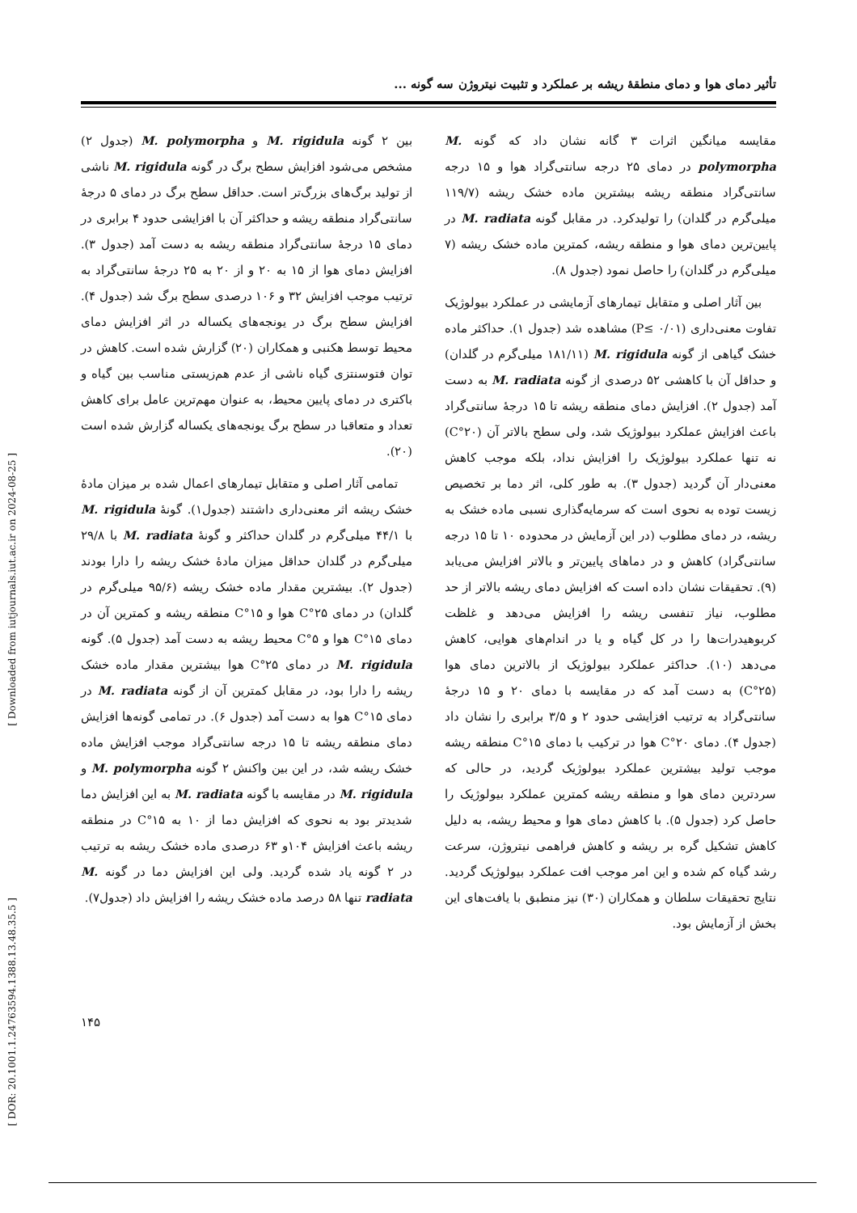تأثیر دمای هوا و دمای منطقهٔ ریشه بر عملکرد و تثبیت نیتروژن سه گونه ...
بین ۲ گونه M. rigidula و M. polymorpha (جدول ۲) مشخص می‌شود افزایش سطح برگ در گونه M. rigidula ناشی از تولید برگ‌های بزرگ‌تر است. حداقل سطح برگ در دمای ۵ درجهٔ سانتی‌گراد منطقه ریشه و حداکثر آن با افزایشی حدود ۴ برابری در دمای ۱۵ درجهٔ سانتی‌گراد منطقه ریشه به دست آمد (جدول ۳). افزایش دمای هوا از ۱۵ به ۲۰ و از ۲۰ به ۲۵ درجهٔ سانتی‌گراد به ترتیب موجب افزایش ۳۲ و ۱۰۶ درصدی سطح برگ شد (جدول ۴). افزایش سطح برگ در یونجه‌های یکساله در اثر افزایش دمای محیط توسط هکنبی و همکاران (۲۰) گزارش شده است. کاهش در توان فتوسنتزی گیاه ناشی از عدم هم‌زیستی مناسب بین گیاه و باکتری در دمای پایین محیط، به عنوان مهم‌ترین عامل برای کاهش تعداد و متعاقبا در سطح برگ یونجه‌های یکساله گزارش شده است (۲۰).
تمامی آثار اصلی و متقابل تیمارهای اعمال شده بر میزان مادهٔ خشک ریشه اثر معنی‌داری داشتند (جدول۱). گونهٔ M. rigidula با ۴۴/۱ میلی‌گرم در گلدان حداکثر و گونهٔ M. radiata با ۲۹/۸ میلی‌گرم در گلدان حداقل میزان مادهٔ خشک ریشه را دارا بودند (جدول ۲). بیشترین مقدار ماده خشک ریشه (۹۵/۶ میلی‌گرم در گلدان) در دمای ۲۵°C هوا و ۱۵°C منطقه ریشه و کمترین آن در دمای ۱۵°C هوا و ۵°C محیط ریشه به دست آمد (جدول ۵). گونه M. rigidula در دمای ۲۵°C هوا بیشترین مقدار ماده خشک ریشه را دارا بود، در مقابل کمترین آن از گونه M. radiata در دمای ۱۵°C هوا به دست آمد (جدول ۶). در تمامی گونه‌ها افزایش دمای منطقه ریشه تا ۱۵ درجه سانتی‌گراد موجب افزایش ماده خشک ریشه شد، در این بین واکنش ۲ گونه M. polymorpha و M. rigidula در مقایسه با گونه M. radiata به این افزایش دما شدیدتر بود به نحوی که افزایش دما از ۱۰ به ۱۵°C در منطقه ریشه باعث افزایش ۱۰۴و ۶۳ درصدی ماده خشک ریشه به ترتیب در ۲ گونه یاد شده گردید. ولی این افزایش دما در گونه M. radiata تنها ۵۸ درصد ماده خشک ریشه را افزایش داد (جدول۷).
مقایسه میانگین اثرات ۳ گانه نشان داد که گونه M. polymorpha در دمای ۲۵ درجه سانتی‌گراد هوا و ۱۵ درجه سانتی‌گراد منطقه ریشه بیشترین ماده خشک ریشه (۱۱۹/۷ میلی‌گرم در گلدان) را تولیدکرد. در مقابل گونه M. radiata در پایین‌ترین دمای هوا و منطقه ریشه، کمترین ماده خشک ریشه (۷ میلی‌گرم در گلدان) را حاصل نمود (جدول ۸).
بین آثار اصلی و متقابل تیمارهای آزمایشی در عملکرد بیولوژیک تفاوت معنی‌داری (P≤ ۰/۰۱) مشاهده شد (جدول ۱). حداکثر ماده خشک گیاهی از گونه M. rigidula (۱۸۱/۱۱ میلی‌گرم در گلدان) و حداقل آن با کاهشی ۵۲ درصدی از گونه M. radiata به دست آمد (جدول ۲). افزایش دمای منطقه ریشه تا ۱۵ درجهٔ سانتی‌گراد باعث افزایش عملکرد بیولوژیک شد، ولی سطح بالاتر آن (۲۰°C) نه تنها عملکرد بیولوژیک را افزایش نداد، بلکه موجب کاهش معنی‌دار آن گردید (جدول ۳). به طور کلی، اثر دما بر تخصیص زیست توده به نحوی است که سرمایه‌گذاری نسبی ماده خشک به ریشه، در دمای مطلوب (در این آزمایش در محدوده ۱۰ تا ۱۵ درجه سانتی‌گراد) کاهش و در دماهای پایین‌تر و بالاتر افزایش می‌یابد (۹). تحقیقات نشان داده است که افزایش دمای ریشه بالاتر از حد مطلوب، نیاز تنفسی ریشه را افزایش می‌دهد و غلظت کربوهیدرات‌ها را در کل گیاه و یا در اندام‌های هوایی، کاهش می‌دهد (۱۰). حداکثر عملکرد بیولوژیک از بالاترین دمای هوا (۲۵°C) به دست آمد که در مقایسه با دمای ۲۰ و ۱۵ درجهٔ سانتی‌گراد به ترتیب افزایشی حدود ۲ و ۳/۵ برابری را نشان داد (جدول ۴). دمای ۲۰°C هوا در ترکیب با دمای ۱۵°C منطقه ریشه موجب تولید بیشترین عملکرد بیولوژیک گردید، در حالی که سردترین دمای هوا و منطقه ریشه کمترین عملکرد بیولوژیک را حاصل کرد (جدول ۵). با کاهش دمای هوا و محیط ریشه، به دلیل کاهش تشکیل گره بر ریشه و کاهش فراهمی نیتروژن، سرعت رشد گیاه کم شده و این امر موجب افت عملکرد بیولوژیک گردید. نتایج تحقیقات سلطان و همکاران (۳۰) نیز منطبق با یافت‌های این بخش از آزمایش بود.
۱۴۵
[ Downloaded from iutjournals.iut.ac.ir on 2024-08-25 ]
[ DOR: 20.1001.1.24763594.1388.13.48.35.5 ]